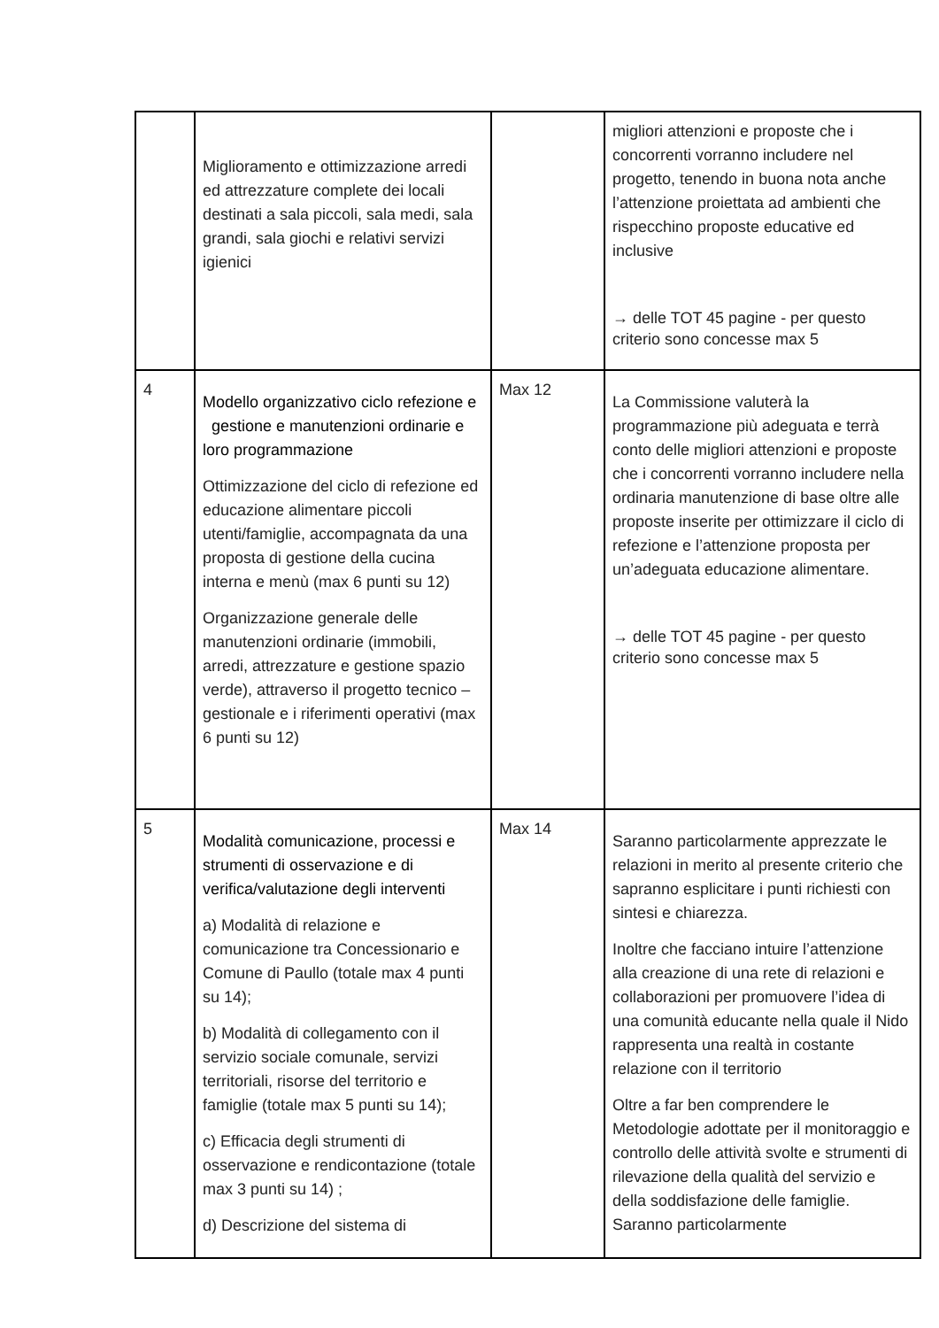| | Miglioramento e ottimizzazione arredi ed attrezzature complete dei locali destinati a sala piccoli, sala medi, sala grandi, sala giochi e relativi servizi igienici | | migliori attenzioni e proposte che i concorrenti vorranno includere nel progetto, tenendo in buona nota anche l’attenzione proiettata ad ambienti che rispecchino proposte educative ed inclusive → delle TOT 45 pagine - per questo criterio sono concesse max 5 |
| 4 | Modello organizzativo ciclo refezione e gestione e manutenzioni ordinarie e loro programmazione Ottimizzazione del ciclo di refezione ed educazione alimentare piccoli utenti/famiglie, accompagnata da una proposta di gestione della cucina interna e menù (max 6 punti su 12) Organizzazione generale delle manutenzioni ordinarie (immobili, arredi, attrezzature e gestione spazio verde), attraverso il progetto tecnico – gestionale e i riferimenti operativi (max 6 punti su 12) | Max 12 | La Commissione valuterà la programmazione più adeguata e terrà conto delle migliori attenzioni e proposte che i concorrenti vorranno includere nella ordinaria manutenzione di base oltre alle proposte inserite per ottimizzare il ciclo di refezione e l’attenzione proposta per un’adeguata educazione alimentare. → delle TOT 45 pagine - per questo criterio sono concesse max 5 |
| 5 | Modalità comunicazione, processi e strumenti di osservazione e di verifica/valutazione degli interventi a) Modalità di relazione e comunicazione tra Concessionario e Comune di Paullo (totale max 4 punti su 14); b) Modalità di collegamento con il servizio sociale comunale, servizi territoriali, risorse del territorio e famiglie (totale max 5 punti su 14); c) Efficacia degli strumenti di osservazione e rendicontazione (totale max 3 punti su 14) ; d) Descrizione del sistema di | Max 14 | Saranno particolarmente apprezzate le relazioni in merito al presente criterio che sapranno esplicitare i punti richiesti con sintesi e chiarezza. Inoltre che facciano intuire l’attenzione alla creazione di una rete di relazioni e collaborazioni per promuovere l’idea di una comunità educante nella quale il Nido rappresenta una realtà in costante relazione con il territorio Oltre a far ben comprendere le Metodologie adottate per il monitoraggio e controllo delle attività svolte e strumenti di rilevazione della qualità del servizio e della soddisfazione delle famiglie. Saranno particolarmente |